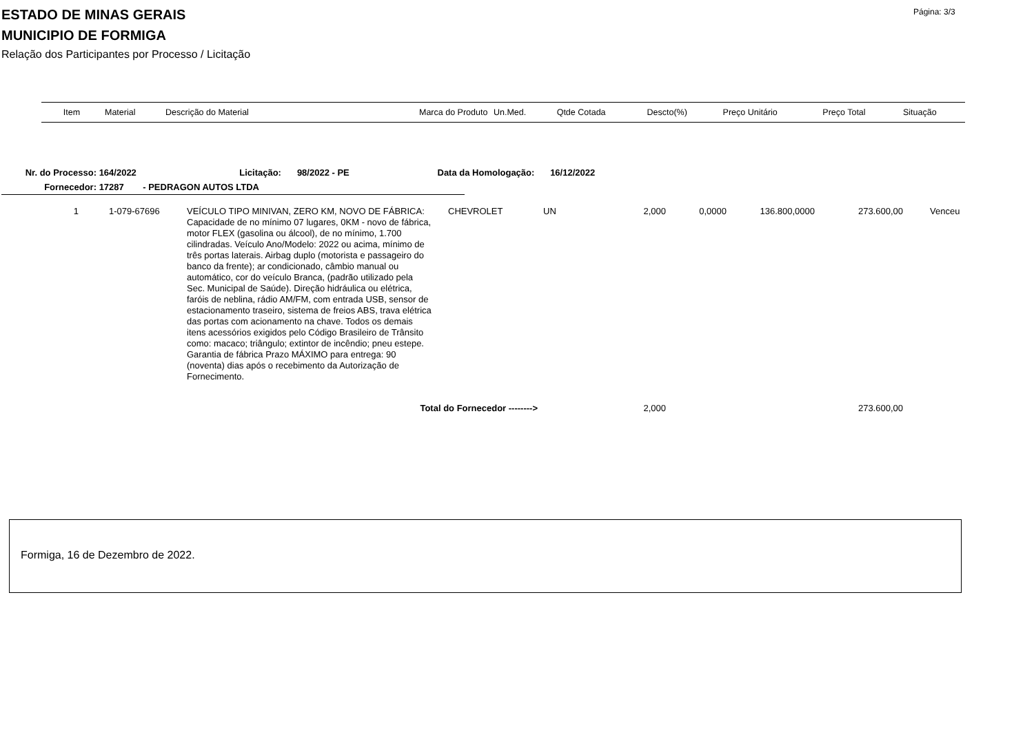ESTADO DE MINAS GERAIS
MUNICIPIO DE FORMIGA
Relação dos Participantes por Processo / Licitação
Página: 3/3
| Item | Material | Descrição do Material | Marca do Produto | Un.Med. | Qtde Cotada | Descto(%) | Preço Unitário | Preço Total | Situação |
| --- | --- | --- | --- | --- | --- | --- | --- | --- | --- |
Nr. do Processo: 164/2022 Licitação: 98/2022 - PE Data da Homologação: 16/12/2022
Fornecedor: 17287 - PEDRAGON AUTOS LTDA
| 1 | 1-079-67696 | VEÍCULO TIPO MINIVAN, ZERO KM, NOVO DE FÁBRICA: Capacidade de no mínimo 07 lugares, 0KM - novo de fábrica, motor FLEX (gasolina ou álcool), de no mínimo, 1.700 cilindradas. Veículo Ano/Modelo: 2022 ou acima, mínimo de três portas laterais. Airbag duplo (motorista e passageiro do banco da frente); ar condicionado, câmbio manual ou automático, cor do veículo Branca, (padrão utilizado pela Sec. Municipal de Saúde). Direção hidráulica ou elétrica, faróis de neblina, rádio AM/FM, com entrada USB, sensor de estacionamento traseiro, sistema de freios ABS, trava elétrica das portas com acionamento na chave. Todos os demais itens acessórios exigidos pelo Código Brasileiro de Trânsito como: macaco; triângulo; extintor de incêndio; pneu estepe. Garantia de fábrica Prazo MÁXIMO para entrega: 90 (noventa) dias após o recebimento da Autorização de Fornecimento. | CHEVROLET | UN | 2,000 | 0,0000 | 136.800,0000 | 273.600,00 | Venceu |
| Total do Fornecedor --------> | | | | | 2,000 | | | 273.600,00 | |
Formiga, 16 de Dezembro de 2022.